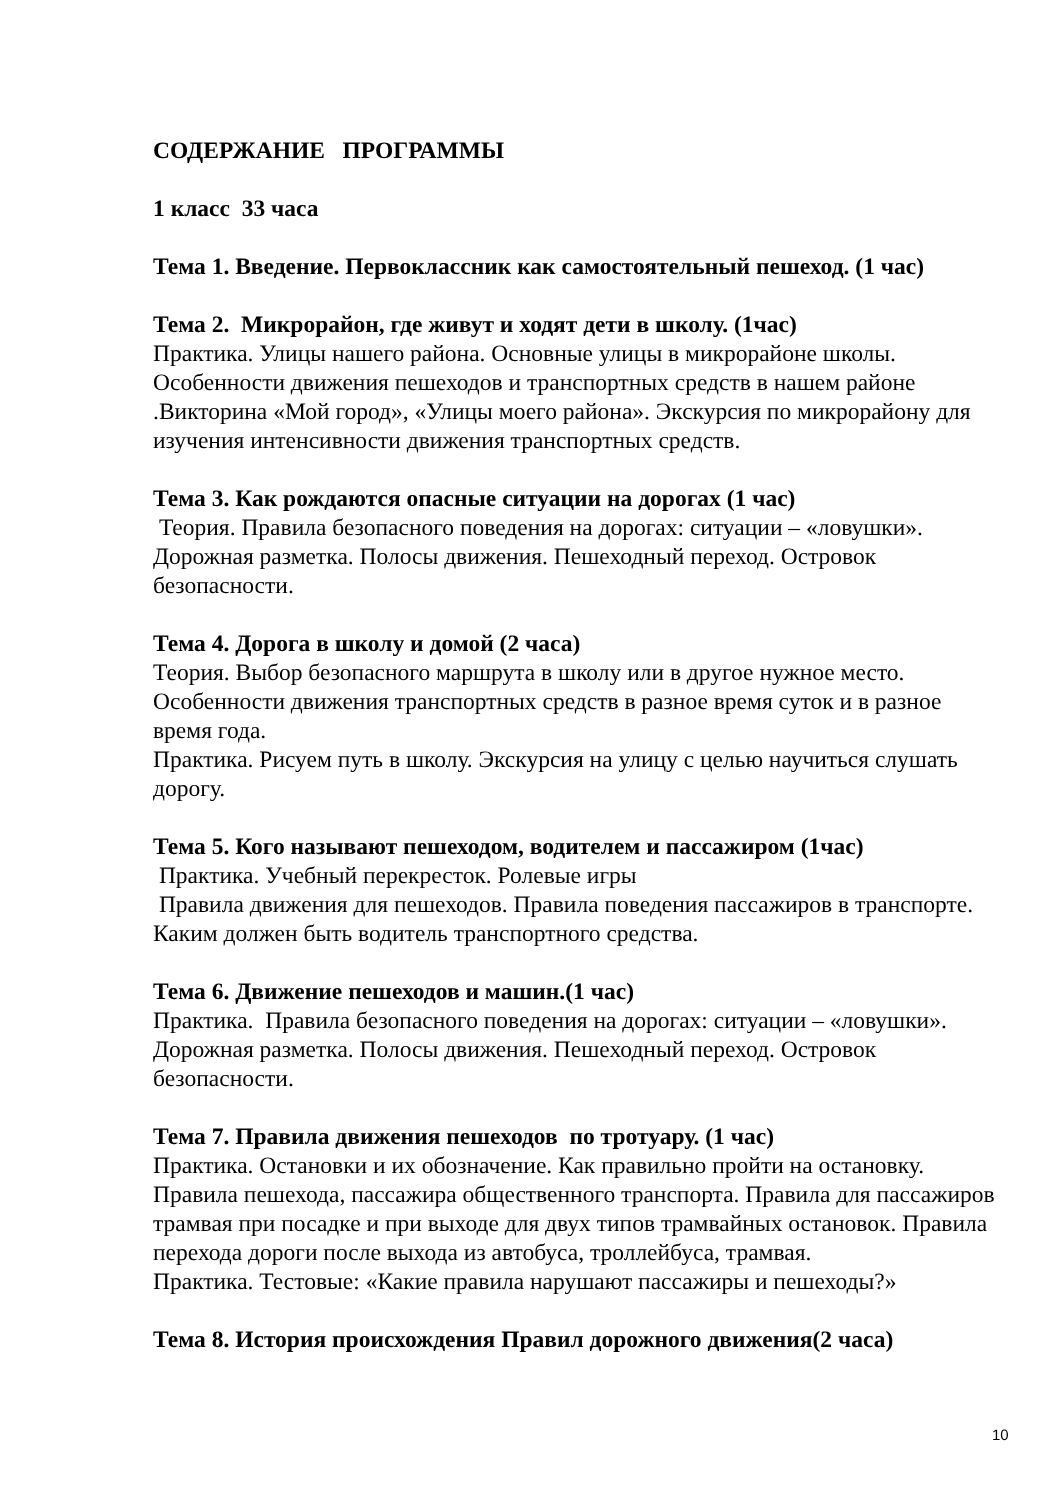СОДЕРЖАНИЕ ПРОГРАММЫ
1 класс 33 часа
Тема 1. Введение. Первоклассник как самостоятельный пешеход. (1 час)
Тема 2. Микрорайон, где живут и ходят дети в школу. (1час)
Практика. Улицы нашего района. Основные улицы в микрорайоне школы. Особенности движения пешеходов и транспортных средств в нашем районе .Викторина «Мой город», «Улицы моего района». Экскурсия по микрорайону для изучения интенсивности движения транспортных средств.
Тема 3. Как рождаются опасные ситуации на дорогах (1 час)
Теория. Правила безопасного поведения на дорогах: ситуации – «ловушки». Дорожная разметка. Полосы движения. Пешеходный переход. Островок безопасности.
Тема 4. Дорога в школу и домой (2 часа)
Теория. Выбор безопасного маршрута в школу или в другое нужное место. Особенности движения транспортных средств в разное время суток и в разное время года.
Практика. Рисуем путь в школу. Экскурсия на улицу с целью научиться слушать дорогу.
Тема 5. Кого называют пешеходом, водителем и пассажиром (1час)
Практика. Учебный перекресток. Ролевые игры
Правила движения для пешеходов. Правила поведения пассажиров в транспорте. Каким должен быть водитель транспортного средства.
Тема 6. Движение пешеходов и машин.(1 час)
Практика. Правила безопасного поведения на дорогах: ситуации – «ловушки». Дорожная разметка. Полосы движения. Пешеходный переход. Островок безопасности.
Тема 7. Правила движения пешеходов по тротуару. (1 час)
Практика. Остановки и их обозначение. Как правильно пройти на остановку. Правила пешехода, пассажира общественного транспорта. Правила для пассажиров трамвая при посадке и при выходе для двух типов трамвайных остановок. Правила перехода дороги после выхода из автобуса, троллейбуса, трамвая.
Практика. Тестовые: «Какие правила нарушают пассажиры и пешеходы?»
Тема 8. История происхождения Правил дорожного движения(2 часа)
10